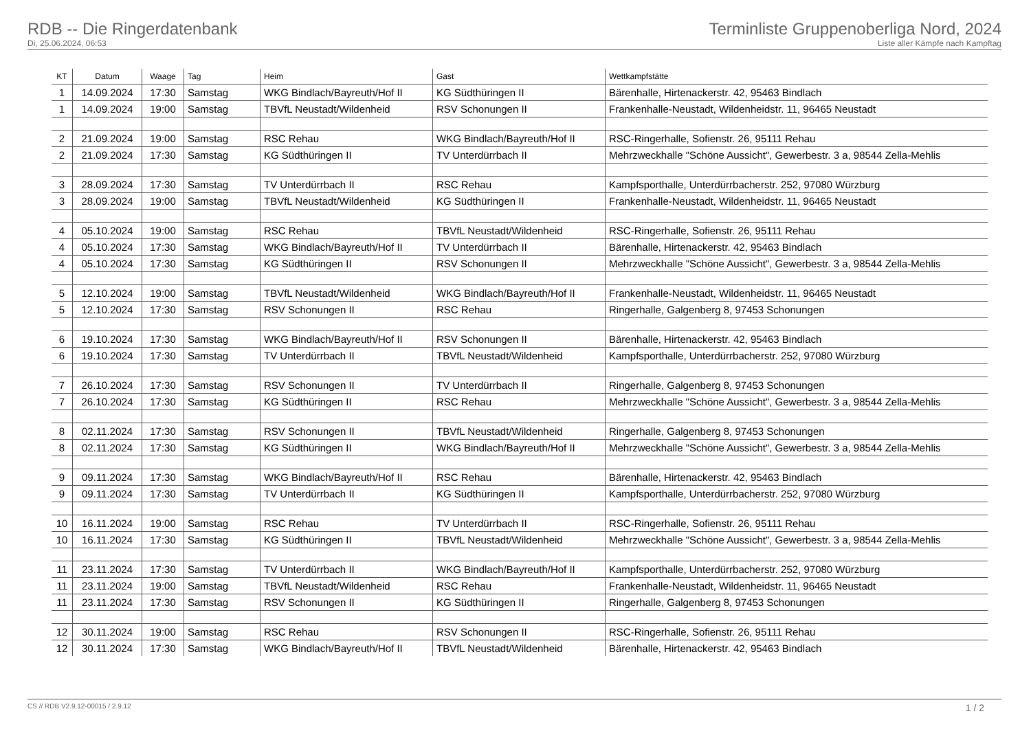RDB -- Die Ringerdatenbank
Di, 25.06.2024, 06:53
Terminliste Gruppenoberliga Nord, 2024
Liste aller Kämpfe nach Kampftag
| KT | Datum | Waage | Tag | Heim | Gast | Wettkampfstätte |
| --- | --- | --- | --- | --- | --- | --- |
| 1 | 14.09.2024 | 17:30 | Samstag | WKG Bindlach/Bayreuth/Hof II | KG Südthüringen II | Bärenhalle, Hirtenackerstr. 42, 95463 Bindlach |
| 1 | 14.09.2024 | 19:00 | Samstag | TBVfL Neustadt/Wildenheid | RSV Schonungen II | Frankenhalle-Neustadt, Wildenheidstr. 11, 96465 Neustadt |
| 2 | 21.09.2024 | 19:00 | Samstag | RSC Rehau | WKG Bindlach/Bayreuth/Hof II | RSC-Ringerhalle, Sofienstr. 26, 95111 Rehau |
| 2 | 21.09.2024 | 17:30 | Samstag | KG Südthüringen II | TV Unterdürrbach II | Mehrzweckhalle "Schöne Aussicht", Gewerbestr. 3 a, 98544 Zella-Mehlis |
| 3 | 28.09.2024 | 17:30 | Samstag | TV Unterdürrbach II | RSC Rehau | Kampfsporthalle, Unterdürrbacherstr. 252, 97080 Würzburg |
| 3 | 28.09.2024 | 19:00 | Samstag | TBVfL Neustadt/Wildenheid | KG Südthüringen II | Frankenhalle-Neustadt, Wildenheidstr. 11, 96465 Neustadt |
| 4 | 05.10.2024 | 19:00 | Samstag | RSC Rehau | TBVfL Neustadt/Wildenheid | RSC-Ringerhalle, Sofienstr. 26, 95111 Rehau |
| 4 | 05.10.2024 | 17:30 | Samstag | WKG Bindlach/Bayreuth/Hof II | TV Unterdürrbach II | Bärenhalle, Hirtenackerstr. 42, 95463 Bindlach |
| 4 | 05.10.2024 | 17:30 | Samstag | KG Südthüringen II | RSV Schonungen II | Mehrzweckhalle "Schöne Aussicht", Gewerbestr. 3 a, 98544 Zella-Mehlis |
| 5 | 12.10.2024 | 19:00 | Samstag | TBVfL Neustadt/Wildenheid | WKG Bindlach/Bayreuth/Hof II | Frankenhalle-Neustadt, Wildenheidstr. 11, 96465 Neustadt |
| 5 | 12.10.2024 | 17:30 | Samstag | RSV Schonungen II | RSC Rehau | Ringerhalle, Galgenberg 8, 97453 Schonungen |
| 6 | 19.10.2024 | 17:30 | Samstag | WKG Bindlach/Bayreuth/Hof II | RSV Schonungen II | Bärenhalle, Hirtenackerstr. 42, 95463 Bindlach |
| 6 | 19.10.2024 | 17:30 | Samstag | TV Unterdürrbach II | TBVfL Neustadt/Wildenheid | Kampfsporthalle, Unterdürrbacherstr. 252, 97080 Würzburg |
| 7 | 26.10.2024 | 17:30 | Samstag | RSV Schonungen II | TV Unterdürrbach II | Ringerhalle, Galgenberg 8, 97453 Schonungen |
| 7 | 26.10.2024 | 17:30 | Samstag | KG Südthüringen II | RSC Rehau | Mehrzweckhalle "Schöne Aussicht", Gewerbestr. 3 a, 98544 Zella-Mehlis |
| 8 | 02.11.2024 | 17:30 | Samstag | RSV Schonungen II | TBVfL Neustadt/Wildenheid | Ringerhalle, Galgenberg 8, 97453 Schonungen |
| 8 | 02.11.2024 | 17:30 | Samstag | KG Südthüringen II | WKG Bindlach/Bayreuth/Hof II | Mehrzweckhalle "Schöne Aussicht", Gewerbestr. 3 a, 98544 Zella-Mehlis |
| 9 | 09.11.2024 | 17:30 | Samstag | WKG Bindlach/Bayreuth/Hof II | RSC Rehau | Bärenhalle, Hirtenackerstr. 42, 95463 Bindlach |
| 9 | 09.11.2024 | 17:30 | Samstag | TV Unterdürrbach II | KG Südthüringen II | Kampfsporthalle, Unterdürrbacherstr. 252, 97080 Würzburg |
| 10 | 16.11.2024 | 19:00 | Samstag | RSC Rehau | TV Unterdürrbach II | RSC-Ringerhalle, Sofienstr. 26, 95111 Rehau |
| 10 | 16.11.2024 | 17:30 | Samstag | KG Südthüringen II | TBVfL Neustadt/Wildenheid | Mehrzweckhalle "Schöne Aussicht", Gewerbestr. 3 a, 98544 Zella-Mehlis |
| 11 | 23.11.2024 | 17:30 | Samstag | TV Unterdürrbach II | WKG Bindlach/Bayreuth/Hof II | Kampfsporthalle, Unterdürrbacherstr. 252, 97080 Würzburg |
| 11 | 23.11.2024 | 19:00 | Samstag | TBVfL Neustadt/Wildenheid | RSC Rehau | Frankenhalle-Neustadt, Wildenheidstr. 11, 96465 Neustadt |
| 11 | 23.11.2024 | 17:30 | Samstag | RSV Schonungen II | KG Südthüringen II | Ringerhalle, Galgenberg 8, 97453 Schonungen |
| 12 | 30.11.2024 | 19:00 | Samstag | RSC Rehau | RSV Schonungen II | RSC-Ringerhalle, Sofienstr. 26, 95111 Rehau |
| 12 | 30.11.2024 | 17:30 | Samstag | WKG Bindlach/Bayreuth/Hof II | TBVfL Neustadt/Wildenheid | Bärenhalle, Hirtenackerstr. 42, 95463 Bindlach |
CS // RDB V2.9.12-00015 / 2.9.12 1 / 2